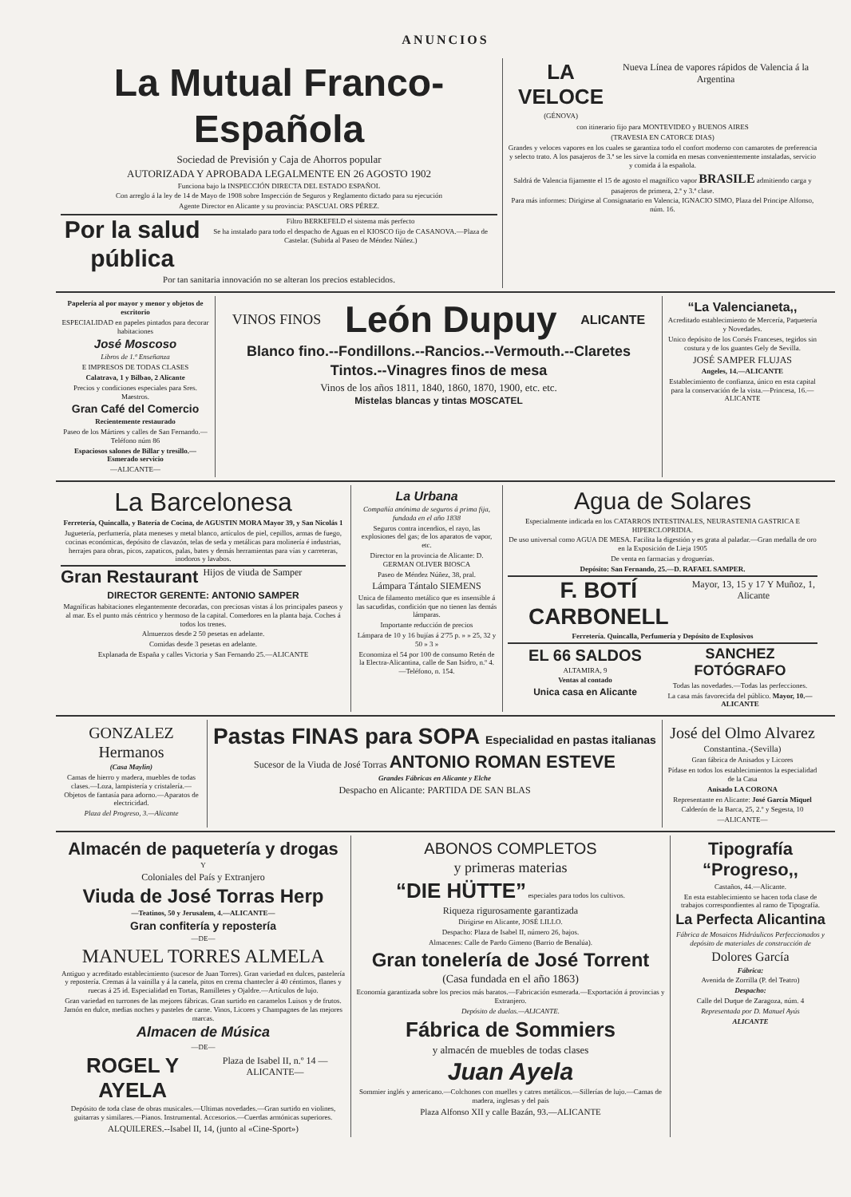ANUNCIOS
La Mutual Franco-Española
Sociedad de Previsión y Caja de Ahorros popular
AUTORIZADA Y APROBADA LEGALMENTE EN 26 AGOSTO 1902
Funciona bajo la INSPECCIÓN DIRECTA DEL ESTADO ESPAÑOL
Con arreglo á la ley de 14 de Mayo de 1908 sobre Inspección de Seguros y Reglamento dictado para su ejecución
Agente Director en Alicante y su provincia: PASCUAL ORS PÉREZ.
Por la salud pública
Filtro BERKEFELD el sistema más perfecto
Se ha instalado para todo el despacho de Aguas en el KIOSCO fijo de CASANOVA.—Plaza de Castelar. (Subida al Paseo de Méndez Núñez.)
Por tan sanitaria innovación no se alteran los precios establecidos.
LA VELOCE
(GÉNOVA)
Nueva Línea de vapores rápidos de Valencia á la Argentina
con itinerario fijo para MONTEVIDEO y BUENOS AIRES
(TRAVESIA EN CATORCE DIAS)
Grandes y veloces vapores en los cuales se garantiza todo el confort moderno con camarotes de preferencia y selecto trato. A los pasajeros de 3.ª se les sirve la comida en mesas convenientemente instaladas, servicio y comida á la española.
Saldrá de Valencia fijamente el 15 de agosto el magnífico vapor BRASILE admitiendo carga y pasajeros de primera, 2.ª y 3.ª clase.
Para más informes: Dirigirse al Consignatario en Valencia, IGNACIO SIMO, Plaza del Principe Alfonso, núm. 16.
Papelería al por mayor y menor y objetos de escritorio
ESPECIALIDAD en papeles pintados para decorar habitaciones
José Moscoso
Libros de 1.ª Enseñanza
E IMPRESOS DE TODAS CLASES
Calatrava, 1 y Bilbao, 2 Alicante
Precios y condiciones especiales para Sres. Maestros.
Gran Café del Comercio
Recientemente restaurado
Paseo de los Mártires y calles de San Fernando.—Teléfono núm 86
Espaciosos salones de Billar y tresillo.—Esmerado servicio
—ALICANTE—
VINOS FINOS León Dupuy ALICANTE
Blanco fino.--Fondillons.--Rancios.--Vermouth.--Claretes
Tintos.--Vinagres finos de mesa
Vinos de los años 1811, 1840, 1860, 1870, 1900, etc. etc.
Mistelas blancas y tintas MOSCATEL
“La Valencianeta,,
Acreditado establecimiento de Mercería, Paquetería y Novedades.
Unico depósito de los Corsés Franceses, tegidos sin costura y de los guantes Gely de Sevilla.
JOSÉ SAMPER FLUJAS
Angeles, 14.—ALICANTE
Establecimiento de confianza, único en esta capital para la conservación de la vista.—Princesa, 16.—ALICANTE
La Barcelonesa
Ferretería, Quincalla, y Batería de Cocina, de AGUSTIN MORA Mayor 39, y San Nicolás 1
Juguetería, perfumería, plata meneses y metal blanco, artículos de piel, cepillos, armas de fuego, cocinas económicas, depósito de clavazón, telas de seda y metálicas para molinería é industrias, herrajes para obras, picos, zapaticos, palas, bates y demás herramientas para vías y carreteras, inodoros y lavabos.
Gran Restaurant Hijos de viuda de Samper
DIRECTOR GERENTE: ANTONIO SAMPER
Magníficas habitaciones elegantemente decoradas, con preciosas vistas á los principales paseos y al mar. Es el punto más céntrico y hermoso de la capital. Comedores en la planta baja. Coches á todos los trenes.
Almuerzos desde 2 50 pesetas en adelante.
Comidas desde 3 pesetas en adelante.
Explanada de España y calles Victoria y San Fernando 25.—ALICANTE
La Urbana
Compañía anónima de seguros á prima fija, fundada en el año 1838
Seguros contra incendios, el rayo, las explosiones del gas; de los aparatos de vapor, etc.
Director en la provincia de Alicante: D. GERMAN OLIVER BIOSCA
Paseo de Méndez Núñez, 38, pral.
Lámpara Tántalo SIEMENS
Unica de filamento metálico que es insensible á las sacudidas, condición que no tienen las demás lámparas.
Importante reducción de precios
Lámpara de 10 y 16 bujías á 2'75 p. » » 25, 32 y 50 » 3 »
Economiza el 54 por 100 de consumo Retén de la Electra-Alicantina, calle de San Isidro, n.º 4.—Teléfono, n. 154.
Agua de Solares
Especialmente indicada en los CATARROS INTESTINALES, NEURASTENIA GASTRICA E HIPERCLOPRIDIA.
De uso universal como AGUA DE MESA. Facilita la digestión y es grata al paladar.—Gran medalla de oro en la Exposición de Lieja 1905
De venta en farmacias y droguerías.
Depósito: San Fernando, 25.—D. RAFAEL SAMPER.
F. BOTÍ CARBONELL
Mayor, 13, 15 y 17 Y Muñoz, 1, Alicante
Ferretería. Quincalla, Perfumería y Depósito de Explosivos
EL 66 SALDOS
ALTAMIRA, 9
Ventas al contado
Unica casa en Alicante
SANCHEZ FOTÓGRAFO
Todas las novedades.—Todas las perfecciones.
La casa más favorecida del público. Mayor, 10.—ALICANTE
GONZALEZ Hermanos
(Casa Maylin)
Camas de hierro y madera, muebles de todas clases.—Loza, lampistería y cristalería.—Objetos de fantasía para adorno.—Aparatos de electricidad.
Plaza del Progreso, 3.—Alicante
Pastas FINAS para SOPA Especialidad en pastas italianas
Sucesor de la Viuda de José Torras ANTONIO ROMAN ESTEVE
Grandes Fábricas en Alicante y Elche
Despacho en Alicante: PARTIDA DE SAN BLAS
José del Olmo Alvarez
Constantina.-(Sevilla)
Gran fábrica de Anisados y Licores
Pídase en todos los establecimientos la especialidad de la Casa
Anisado LA CORONA
Representante en Alicante: José García Miquel
Calderón de la Barca, 25, 2.º y Segesta, 10
—ALICANTE—
Almacén de paquetería y drogas
Y
Coloniales del País y Extranjero
Viuda de José Torras Herp
—Teatinos, 50 y Jerusalem, 4.—ALICANTE—
Gran confitería y repostería
—DE—
MANUEL TORRES ALMELA
Antiguo y acreditado establecimiento (sucesor de Juan Torres). Gran variedad en dulces, pastelería y repostería. Cremas á la vainilla y á la canela, pitos en crema chantecler á 40 céntimos, flanes y ruecas á 25 id. Especialidad en Tortas, Ramilletes y Ojaldre.—Artículos de lujo.
Gran variedad en turrones de las mejores fábricas. Gran surtido en caramelos Luisos y de frutos. Jamón en dulce, medias noches y pasteles de carne. Vinos, Licores y Champagnes de las mejores marcas.
Almacen de Música
—DE—
ROGEL Y AYELA
Plaza de Isabel II, n.º 14 —ALICANTE—
Depósito de toda clase de obras musicales.—Ultimas novedades.—Gran surtido en violines, guitarras y similares.—Pianos. Instrumental. Accesorios.—Cuerdas armónicas superiores.
ALQUILERES.--Isabel II, 14, (junto al «Cine-Sport»)
ABONOS COMPLETOS
y primeras materias
“DIE HÜTTE” especiales para todos los cultivos.
Riqueza rigurosamente garantizada
Dirigirse en Alicante, JOSÉ LILLO.
Despacho: Plaza de Isabel II, número 26, bajos.
Almacenes: Calle de Pardo Gimeno (Barrio de Benalúa).
Gran tonelería de José Torrent
(Casa fundada en el año 1863)
Economía garantizada sobre los precios más baratos.—Fabricación esmerada.—Exportación á provincias y Extranjero.
Depósito de duelas.—ALICANTE.
Fábrica de Sommiers
y almacén de muebles de todas clases
Juan Ayela
Sommier inglés y americano.—Colchones con muelles y catres metálicos.—Sillerías de lujo.—Camas de madera, inglesas y del país
Plaza Alfonso XII y calle Bazán, 93.—ALICANTE
Tipografía “Progreso,,
Castaños, 44.—Alicante.
En esta establecimiento se hacen toda clase de trabajos correspondientes al ramo de Tipografía.
La Perfecta Alicantina
Fábrica de Mosaicos Hidráulicos Perfeccionados y depósito de materiales de construcción de
Dolores García
Fábrica:
Avenida de Zorrilla (P. del Teatro)
Despacho:
Calle del Duque de Zaragoza, núm. 4
Representada por D. Manuel Ayús
ALICANTE